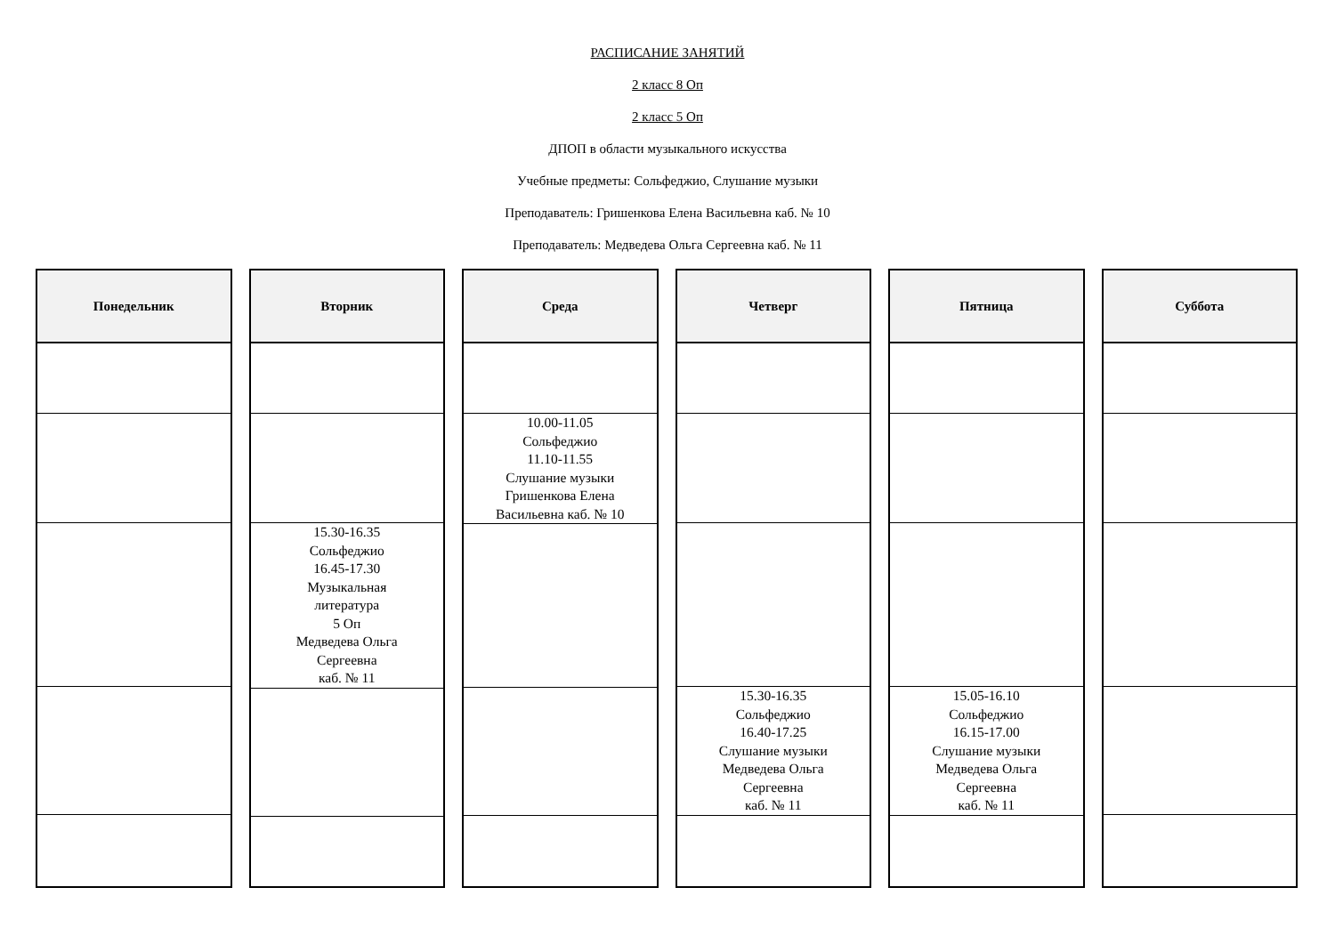РАСПИСАНИЕ ЗАНЯТИЙ
2 класс 8 Оп
2 класс 5 Оп
ДПОП в области музыкального искусства
Учебные предметы: Сольфеджио, Слушание музыки
Преподаватель: Гришенкова Елена Васильевна каб. № 10
Преподаватель: Медведева Ольга Сергеевна каб. № 11
| Понедельник |
| --- |
| Вторник |
| --- |
| 15.30-16.35 Сольфеджио 16.45-17.30 Музыкальная литература 5 Оп Медведева Ольга Сергеевна каб. № 11 |
| Среда |
| --- |
| 10.00-11.05 Сольфеджио 11.10-11.55 Слушание музыки Гришенкова Елена Васильевна каб. № 10 |
| Четверг |
| --- |
| 15.30-16.35 Сольфеджио 16.40-17.25 Слушание музыки Медведева Ольга Сергеевна каб. № 11 |
| Пятница |
| --- |
| 15.05-16.10 Сольфеджио 16.15-17.00 Слушание музыки Медведева Ольга Сергеевна каб. № 11 |
| Суббота |
| --- |